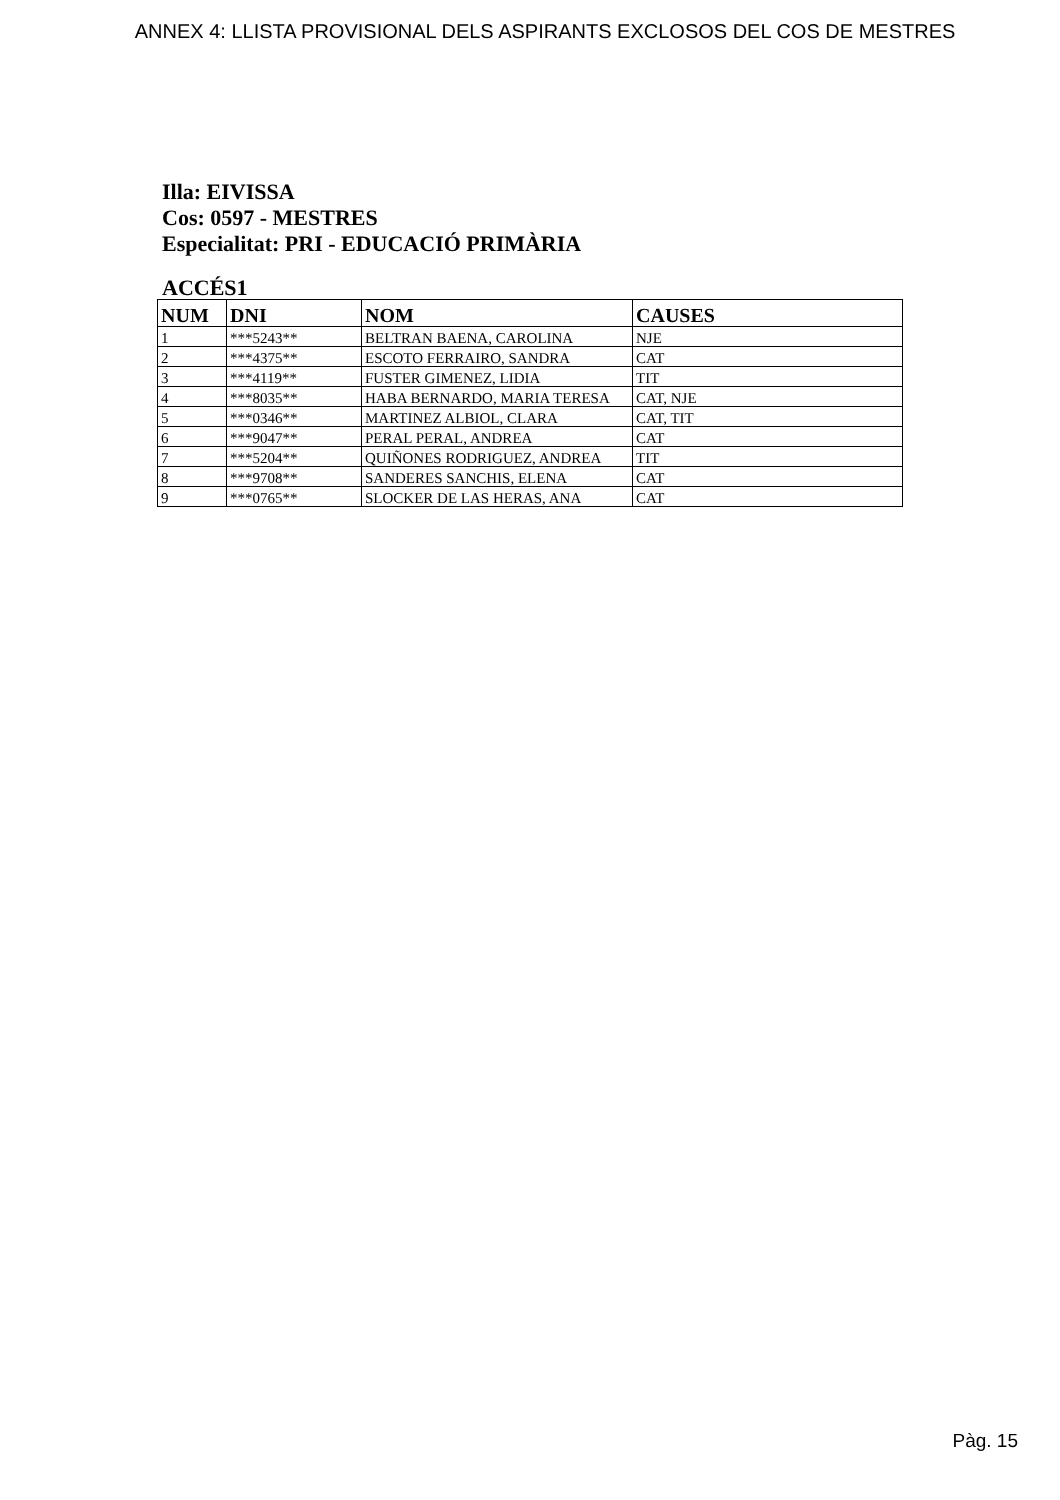ANNEX 4: LLISTA PROVISIONAL DELS ASPIRANTS EXCLOSOS DEL COS DE MESTRES
Illa: EIVISSA
Cos: 0597 - MESTRES
Especialitat: PRI - EDUCACIÓ PRIMÀRIA
ACCÉS1
| NUM | DNI | NOM | CAUSES |
| --- | --- | --- | --- |
| 1 | ***5243** | BELTRAN BAENA, CAROLINA | NJE |
| 2 | ***4375** | ESCOTO FERRAIRO, SANDRA | CAT |
| 3 | ***4119** | FUSTER GIMENEZ, LIDIA | TIT |
| 4 | ***8035** | HABA BERNARDO, MARIA TERESA | CAT, NJE |
| 5 | ***0346** | MARTINEZ ALBIOL, CLARA | CAT, TIT |
| 6 | ***9047** | PERAL PERAL, ANDREA | CAT |
| 7 | ***5204** | QUIÑONES RODRIGUEZ, ANDREA | TIT |
| 8 | ***9708** | SANDERES SANCHIS, ELENA | CAT |
| 9 | ***0765** | SLOCKER DE LAS HERAS, ANA | CAT |
Pàg. 15